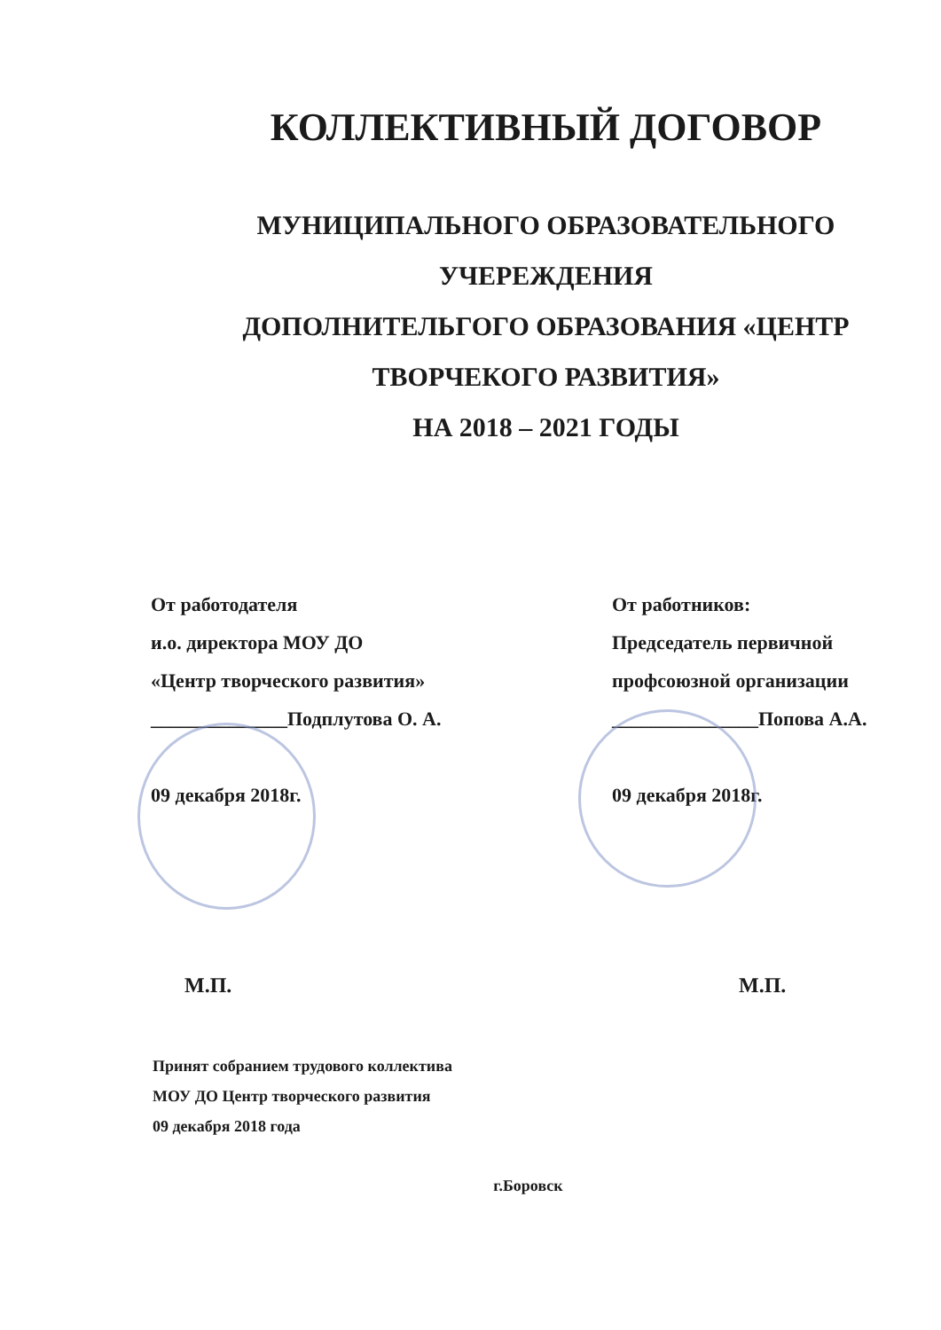КОЛЛЕКТИВНЫЙ ДОГОВОР
МУНИЦИПАЛЬНОГО ОБРАЗОВАТЕЛЬНОГО
УЧЕРЕЖДЕНИЯ
ДОПОЛНИТЕЛЬГОГО ОБРАЗОВАНИЯ «ЦЕНТР
ТВОРЧЕКОГО РАЗВИТИЯ»
НА 2018 – 2021 ГОДЫ
От работодателя
и.о. директора МОУ ДО
«Центр творческого развития»
______________Подплутова О. А.
09 декабря 2018г.
От работников:
Председатель первичной
профсоюзной организации
_______________Попова А.А.
09 декабря 2018г.
М.П. М.П.
Принят собранием трудового коллектива
МОУ ДО Центр творческого развития
09 декабря 2018 года
г.Боровск